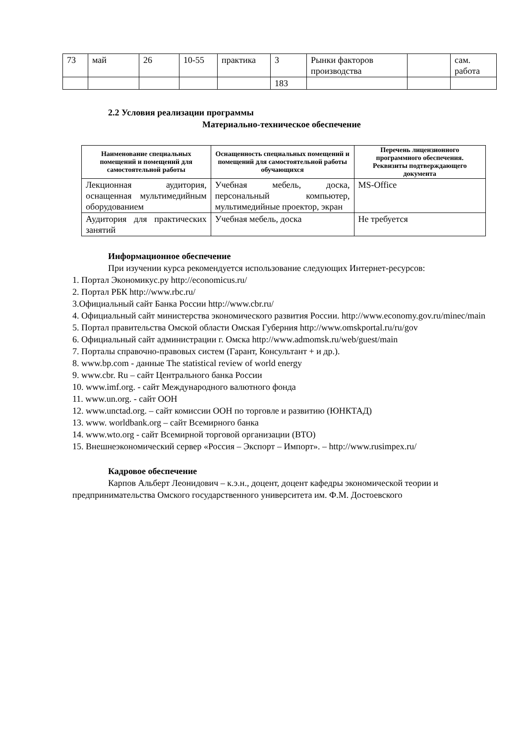| 73 | май | 26 | 10-55 | практика | 3 | Рынки факторов производства | | сам. работа |
| | | | | | 183 | | | |
2.2 Условия реализации программы
Материально-техническое обеспечение
| Наименование специальных помещений и помещений для самостоятельной работы | Оснащенность специальных помещений и помещений для самостоятельной работы обучающихся | Перечень лицензионного программного обеспечения. Реквизиты подтверждающего документа |
| --- | --- | --- |
| Лекционная аудитория, оснащенная мультимедийным оборудованием | Учебная мебель, доска, персональный компьютер, мультимедийные проектор, экран | MS-Office |
| Аудитория для практических занятий | Учебная мебель, доска | Не требуется |
Информационное обеспечение
При изучении курса рекомендуется использование следующих Интернет-ресурсов:
1. Портал Экономикус.ру http://economicus.ru/
2. Портал РБК http://www.rbc.ru/
3.Официальный сайт Банка России http://www.cbr.ru/
4. Официальный сайт министерства экономического развития России. http://www.economy.gov.ru/minec/main
5. Портал правительства Омской области Омская Губерния http://www.omskportal.ru/ru/gov
6. Официальный сайт администрации г. Омска http://www.admomsk.ru/web/guest/main
7. Порталы справочно-правовых систем (Гарант, Консультант + и др.).
8. www.bp.com - данные The statistical review of world energy
9. www.cbr. Ru – сайт Центрального банка России
10. www.imf.org. - сайт Международного валютного фонда
11. www.un.org. - сайт ООН
12. www.unctad.org. – сайт комиссии ООН по торговле и развитию (ЮНКТАД)
13. www. worldbank.org – сайт Всемирного банка
14. www.wto.org - сайт Всемирной торговой организации (ВТО)
15. Внешнеэкономический сервер «Россия – Экспорт – Импорт». – http://www.rusimpex.ru/
Кадровое обеспечение
Карпов Альберт Леонидович – к.э.н., доцент, доцент кафедры экономической теории и предпринимательства Омского государственного университета им. Ф.М. Достоевского